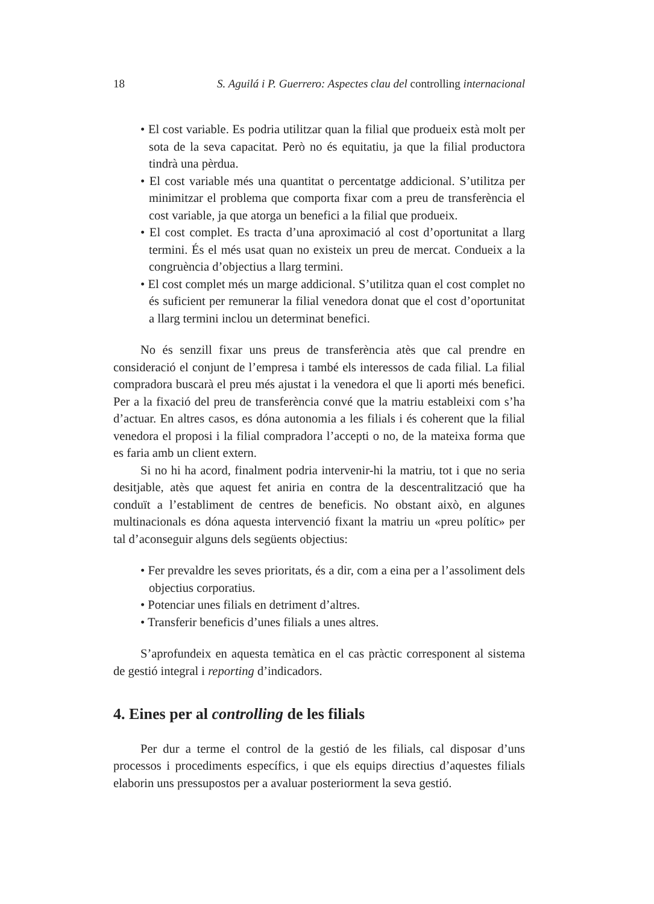18 S. Aguilá i P. Guerrero: Aspectes clau del controlling internacional
• El cost variable. Es podria utilitzar quan la filial que produeix està molt per sota de la seva capacitat. Però no és equitatiu, ja que la filial productora tindrà una pèrdua.
• El cost variable més una quantitat o percentatge addicional. S’utilitza per minimitzar el problema que comporta fixar com a preu de transferència el cost variable, ja que atorga un benefici a la filial que produeix.
• El cost complet. Es tracta d’una aproximació al cost d’oportunitat a llarg termini. És el més usat quan no existeix un preu de mercat. Condueix a la congruència d’objectius a llarg termini.
• El cost complet més un marge addicional. S’utilitza quan el cost complet no és suficient per remunerar la filial venedora donat que el cost d’oportunitat a llarg termini inclou un determinat benefici.
No és senzill fixar uns preus de transferència atès que cal prendre en consideració el conjunt de l’empresa i també els interessos de cada filial. La filial compradora buscarà el preu més ajustat i la venedora el que li aporti més benefici. Per a la fixació del preu de transferència convé que la matriu estableixi com s’ha d’actuar. En altres casos, es dóna autonomia a les filials i és coherent que la filial venedora el proposi i la filial compradora l’accepti o no, de la mateixa forma que es faria amb un client extern.
Si no hi ha acord, finalment podria intervenir-hi la matriu, tot i que no seria desitjable, atès que aquest fet aniria en contra de la descentralització que ha conduït a l’establiment de centres de beneficis. No obstant això, en algunes multinacionals es dóna aquesta intervenció fixant la matriu un «preu polític» per tal d’aconseguir alguns dels següents objectius:
• Fer prevaldre les seves prioritats, és a dir, com a eina per a l’assoliment dels objectius corporatius.
• Potenciar unes filials en detriment d’altres.
• Transferir beneficis d’unes filials a unes altres.
S’aprofundeix en aquesta temàtica en el cas pràctic corresponent al sistema de gestió integral i reporting d’indicadors.
4. Eines per al controlling de les filials
Per dur a terme el control de la gestió de les filials, cal disposar d’uns processos i procediments específics, i que els equips directius d’aquestes filials elaborin uns pressupostos per a avaluar posteriorment la seva gestió.